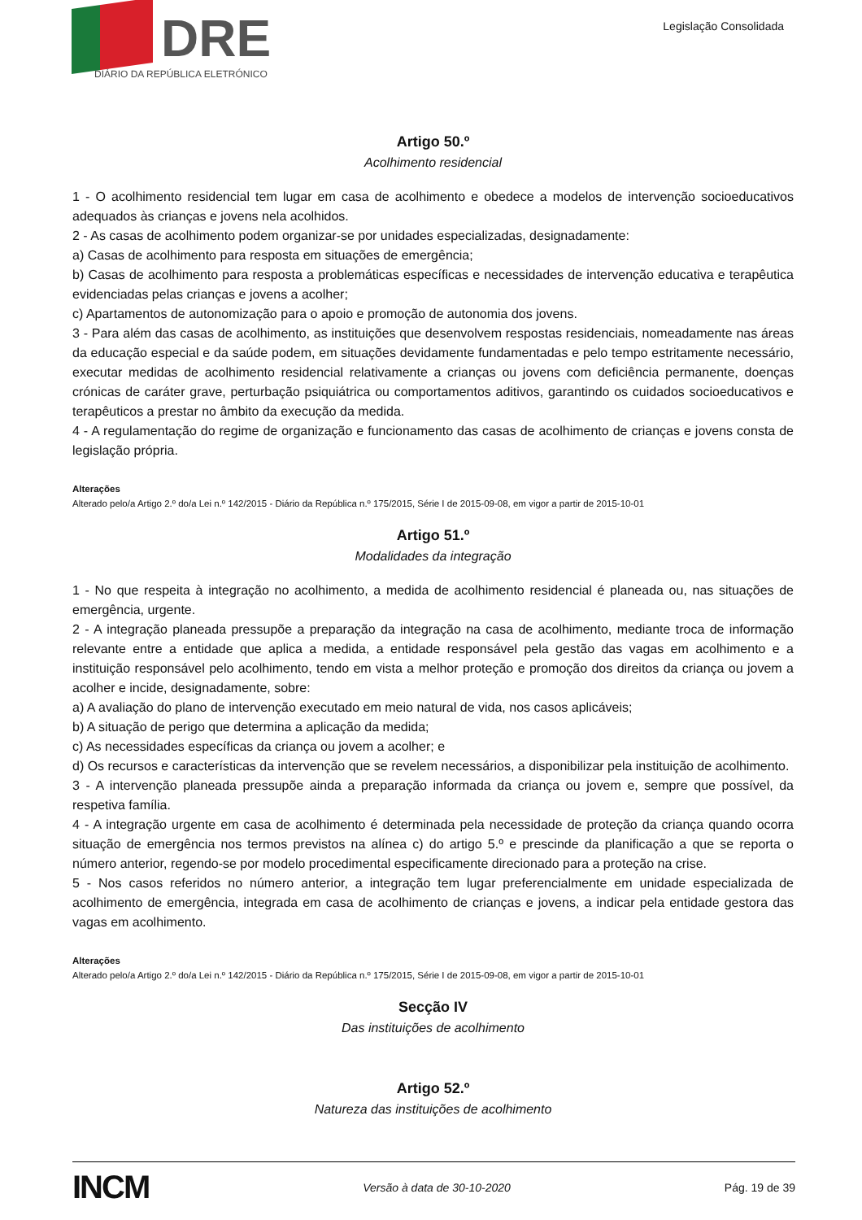DRE
DIÁRIO DA REPÚBLICA ELETRÓNICO
Legislação Consolidada
Artigo 50.º
Acolhimento residencial
1 - O acolhimento residencial tem lugar em casa de acolhimento e obedece a modelos de intervenção socioeducativos adequados às crianças e jovens nela acolhidos.
2 - As casas de acolhimento podem organizar-se por unidades especializadas, designadamente:
a) Casas de acolhimento para resposta em situações de emergência;
b) Casas de acolhimento para resposta a problemáticas específicas e necessidades de intervenção educativa e terapêutica evidenciadas pelas crianças e jovens a acolher;
c) Apartamentos de autonomização para o apoio e promoção de autonomia dos jovens.
3 - Para além das casas de acolhimento, as instituições que desenvolvem respostas residenciais, nomeadamente nas áreas da educação especial e da saúde podem, em situações devidamente fundamentadas e pelo tempo estritamente necessário, executar medidas de acolhimento residencial relativamente a crianças ou jovens com deficiência permanente, doenças crónicas de caráter grave, perturbação psiquiátrica ou comportamentos aditivos, garantindo os cuidados socioeducativos e terapêuticos a prestar no âmbito da execução da medida.
4 - A regulamentação do regime de organização e funcionamento das casas de acolhimento de crianças e jovens consta de legislação própria.
Alterações
Alterado pelo/a Artigo 2.º do/a Lei n.º 142/2015 - Diário da República n.º 175/2015, Série I de 2015-09-08, em vigor a partir de 2015-10-01
Artigo 51.º
Modalidades da integração
1 - No que respeita à integração no acolhimento, a medida de acolhimento residencial é planeada ou, nas situações de emergência, urgente.
2 - A integração planeada pressupõe a preparação da integração na casa de acolhimento, mediante troca de informação relevante entre a entidade que aplica a medida, a entidade responsável pela gestão das vagas em acolhimento e a instituição responsável pelo acolhimento, tendo em vista a melhor proteção e promoção dos direitos da criança ou jovem a acolher e incide, designadamente, sobre:
a) A avaliação do plano de intervenção executado em meio natural de vida, nos casos aplicáveis;
b) A situação de perigo que determina a aplicação da medida;
c) As necessidades específicas da criança ou jovem a acolher; e
d) Os recursos e características da intervenção que se revelem necessários, a disponibilizar pela instituição de acolhimento.
3 - A intervenção planeada pressupõe ainda a preparação informada da criança ou jovem e, sempre que possível, da respetiva família.
4 - A integração urgente em casa de acolhimento é determinada pela necessidade de proteção da criança quando ocorra situação de emergência nos termos previstos na alínea c) do artigo 5.º e prescinde da planificação a que se reporta o número anterior, regendo-se por modelo procedimental especificamente direcionado para a proteção na crise.
5 - Nos casos referidos no número anterior, a integração tem lugar preferencialmente em unidade especializada de acolhimento de emergência, integrada em casa de acolhimento de crianças e jovens, a indicar pela entidade gestora das vagas em acolhimento.
Alterações
Alterado pelo/a Artigo 2.º do/a Lei n.º 142/2015 - Diário da República n.º 175/2015, Série I de 2015-09-08, em vigor a partir de 2015-10-01
Secção IV
Das instituições de acolhimento
Artigo 52.º
Natureza das instituições de acolhimento
INCM Versão à data de 30-10-2020 Pág. 19 de 39